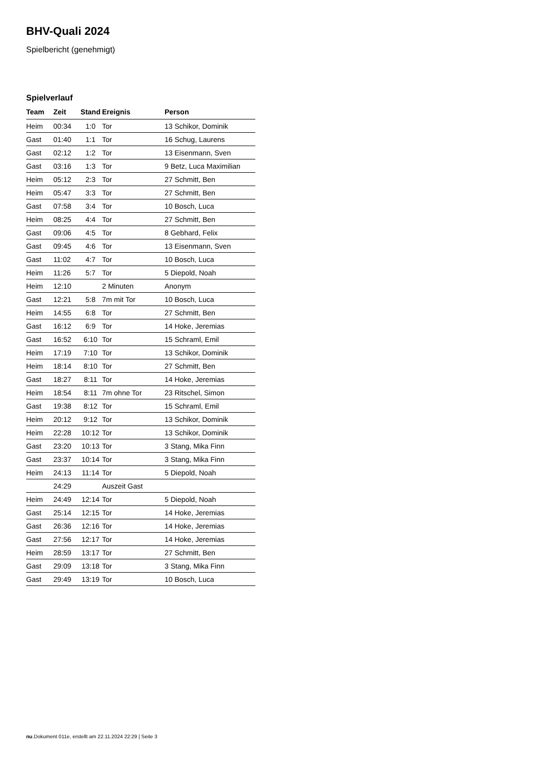BHV-Quali 2024
Spielbericht (genehmigt)
Spielverlauf
| Team | Zeit | Stand | Ereignis | Person |
| --- | --- | --- | --- | --- |
| Heim | 00:34 | 1:0 | Tor | 13 Schikor, Dominik |
| Gast | 01:40 | 1:1 | Tor | 16 Schug, Laurens |
| Gast | 02:12 | 1:2 | Tor | 13 Eisenmann, Sven |
| Gast | 03:16 | 1:3 | Tor | 9 Betz, Luca Maximilian |
| Heim | 05:12 | 2:3 | Tor | 27 Schmitt, Ben |
| Heim | 05:47 | 3:3 | Tor | 27 Schmitt, Ben |
| Gast | 07:58 | 3:4 | Tor | 10 Bosch, Luca |
| Heim | 08:25 | 4:4 | Tor | 27 Schmitt, Ben |
| Gast | 09:06 | 4:5 | Tor | 8 Gebhard, Felix |
| Gast | 09:45 | 4:6 | Tor | 13 Eisenmann, Sven |
| Gast | 11:02 | 4:7 | Tor | 10 Bosch, Luca |
| Heim | 11:26 | 5:7 | Tor | 5 Diepold, Noah |
| Heim | 12:10 | | 2 Minuten | Anonym |
| Gast | 12:21 | 5:8 | 7m mit Tor | 10 Bosch, Luca |
| Heim | 14:55 | 6:8 | Tor | 27 Schmitt, Ben |
| Gast | 16:12 | 6:9 | Tor | 14 Hoke, Jeremias |
| Gast | 16:52 | 6:10 | Tor | 15 Schraml, Emil |
| Heim | 17:19 | 7:10 | Tor | 13 Schikor, Dominik |
| Heim | 18:14 | 8:10 | Tor | 27 Schmitt, Ben |
| Gast | 18:27 | 8:11 | Tor | 14 Hoke, Jeremias |
| Heim | 18:54 | 8:11 | 7m ohne Tor | 23 Ritschel, Simon |
| Gast | 19:38 | 8:12 | Tor | 15 Schraml, Emil |
| Heim | 20:12 | 9:12 | Tor | 13 Schikor, Dominik |
| Heim | 22:28 | 10:12 | Tor | 13 Schikor, Dominik |
| Gast | 23:20 | 10:13 | Tor | 3 Stang, Mika Finn |
| Gast | 23:37 | 10:14 | Tor | 3 Stang, Mika Finn |
| Heim | 24:13 | 11:14 | Tor | 5 Diepold, Noah |
| | 24:29 | | Auszeit Gast | |
| Heim | 24:49 | 12:14 | Tor | 5 Diepold, Noah |
| Gast | 25:14 | 12:15 | Tor | 14 Hoke, Jeremias |
| Gast | 26:36 | 12:16 | Tor | 14 Hoke, Jeremias |
| Gast | 27:56 | 12:17 | Tor | 14 Hoke, Jeremias |
| Heim | 28:59 | 13:17 | Tor | 27 Schmitt, Ben |
| Gast | 29:09 | 13:18 | Tor | 3 Stang, Mika Finn |
| Gast | 29:49 | 13:19 | Tor | 10 Bosch, Luca |
nu.Dokument 011e, erstellt am 22.11.2024 22:29 | Seite 3